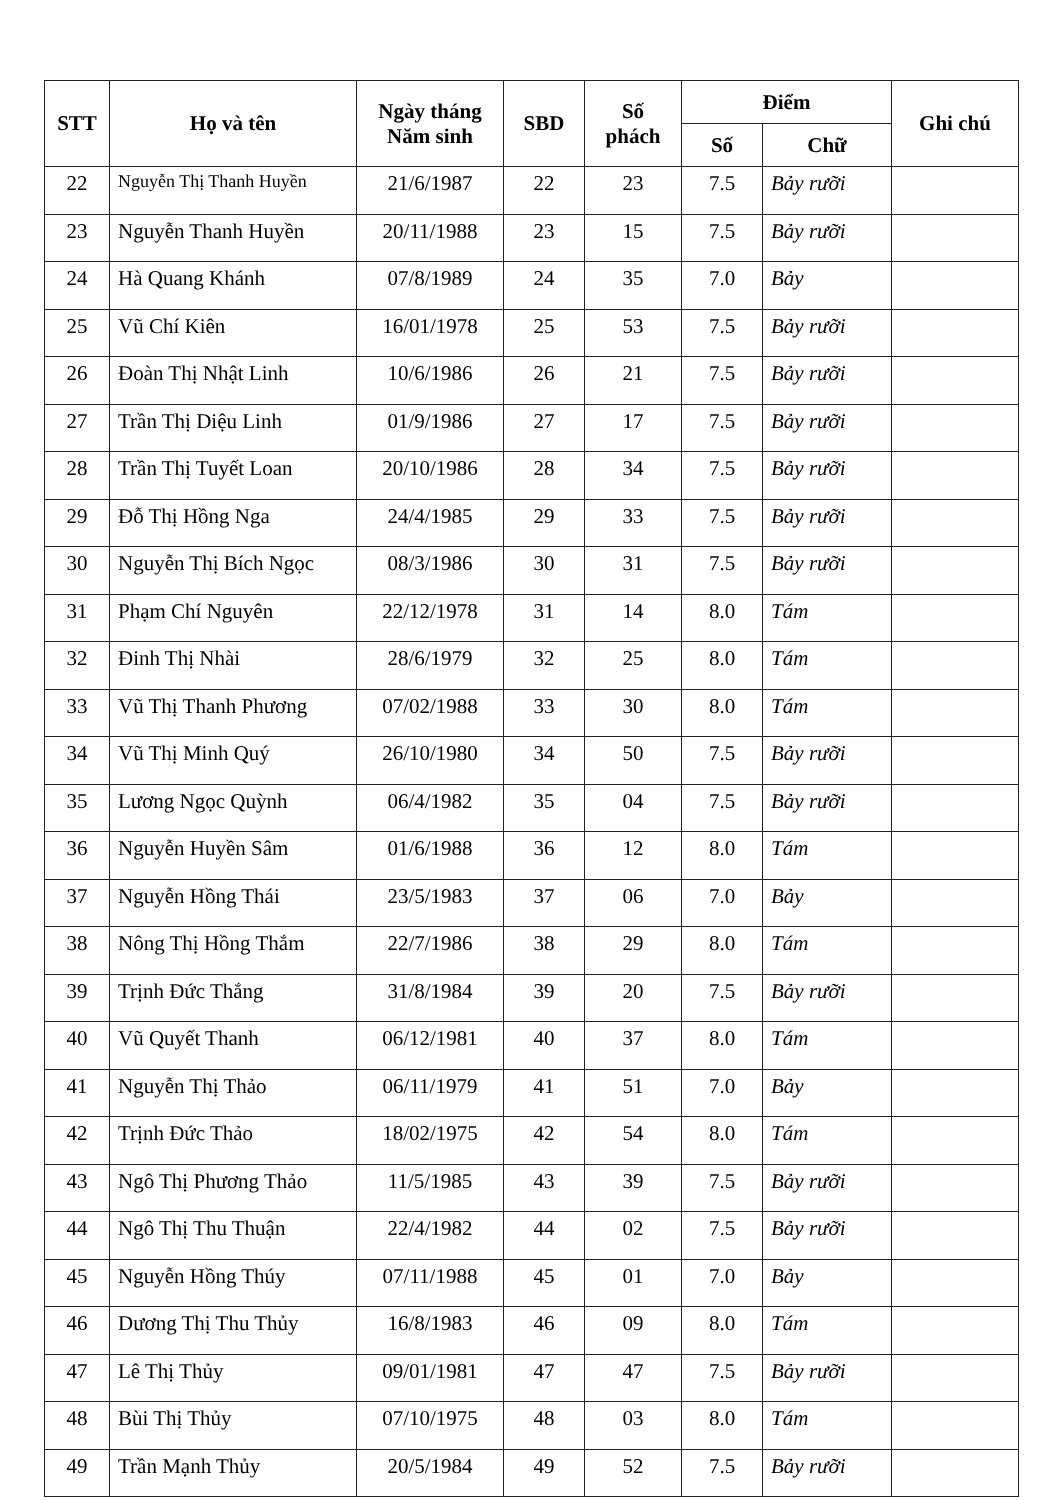| STT | Họ và tên | Ngày tháng Năm sinh | SBD | Số phách | Điểm | | Ghi chú |
| --- | --- | --- | --- | --- | --- | --- | --- |
| | | | | | Số | Chữ | |
| 22 | Nguyễn Thị Thanh Huyền | 21/6/1987 | 22 | 23 | 7.5 | Bảy rưỡi | |
| 23 | Nguyễn Thanh Huyền | 20/11/1988 | 23 | 15 | 7.5 | Bảy rưỡi | |
| 24 | Hà Quang Khánh | 07/8/1989 | 24 | 35 | 7.0 | Bảy | |
| 25 | Vũ Chí Kiên | 16/01/1978 | 25 | 53 | 7.5 | Bảy rưỡi | |
| 26 | Đoàn Thị Nhật Linh | 10/6/1986 | 26 | 21 | 7.5 | Bảy rưỡi | |
| 27 | Trần Thị Diệu Linh | 01/9/1986 | 27 | 17 | 7.5 | Bảy rưỡi | |
| 28 | Trần Thị Tuyết Loan | 20/10/1986 | 28 | 34 | 7.5 | Bảy rưỡi | |
| 29 | Đỗ Thị Hồng Nga | 24/4/1985 | 29 | 33 | 7.5 | Bảy rưỡi | |
| 30 | Nguyễn Thị Bích Ngọc | 08/3/1986 | 30 | 31 | 7.5 | Bảy rưỡi | |
| 31 | Phạm Chí Nguyên | 22/12/1978 | 31 | 14 | 8.0 | Tám | |
| 32 | Đinh Thị Nhài | 28/6/1979 | 32 | 25 | 8.0 | Tám | |
| 33 | Vũ Thị Thanh Phương | 07/02/1988 | 33 | 30 | 8.0 | Tám | |
| 34 | Vũ Thị Minh Quý | 26/10/1980 | 34 | 50 | 7.5 | Bảy rưỡi | |
| 35 | Lương Ngọc Quỳnh | 06/4/1982 | 35 | 04 | 7.5 | Bảy rưỡi | |
| 36 | Nguyễn Huyền Sâm | 01/6/1988 | 36 | 12 | 8.0 | Tám | |
| 37 | Nguyễn Hồng Thái | 23/5/1983 | 37 | 06 | 7.0 | Bảy | |
| 38 | Nông Thị Hồng Thắm | 22/7/1986 | 38 | 29 | 8.0 | Tám | |
| 39 | Trịnh Đức Thắng | 31/8/1984 | 39 | 20 | 7.5 | Bảy rưỡi | |
| 40 | Vũ Quyết Thanh | 06/12/1981 | 40 | 37 | 8.0 | Tám | |
| 41 | Nguyễn Thị Thảo | 06/11/1979 | 41 | 51 | 7.0 | Bảy | |
| 42 | Trịnh Đức Thảo | 18/02/1975 | 42 | 54 | 8.0 | Tám | |
| 43 | Ngô Thị Phương Thảo | 11/5/1985 | 43 | 39 | 7.5 | Bảy rưỡi | |
| 44 | Ngô Thị Thu Thuận | 22/4/1982 | 44 | 02 | 7.5 | Bảy rưỡi | |
| 45 | Nguyễn Hồng Thúy | 07/11/1988 | 45 | 01 | 7.0 | Bảy | |
| 46 | Dương Thị Thu Thủy | 16/8/1983 | 46 | 09 | 8.0 | Tám | |
| 47 | Lê Thị Thủy | 09/01/1981 | 47 | 47 | 7.5 | Bảy rưỡi | |
| 48 | Bùi Thị Thủy | 07/10/1975 | 48 | 03 | 8.0 | Tám | |
| 49 | Trần Mạnh Thủy | 20/5/1984 | 49 | 52 | 7.5 | Bảy rưỡi | |